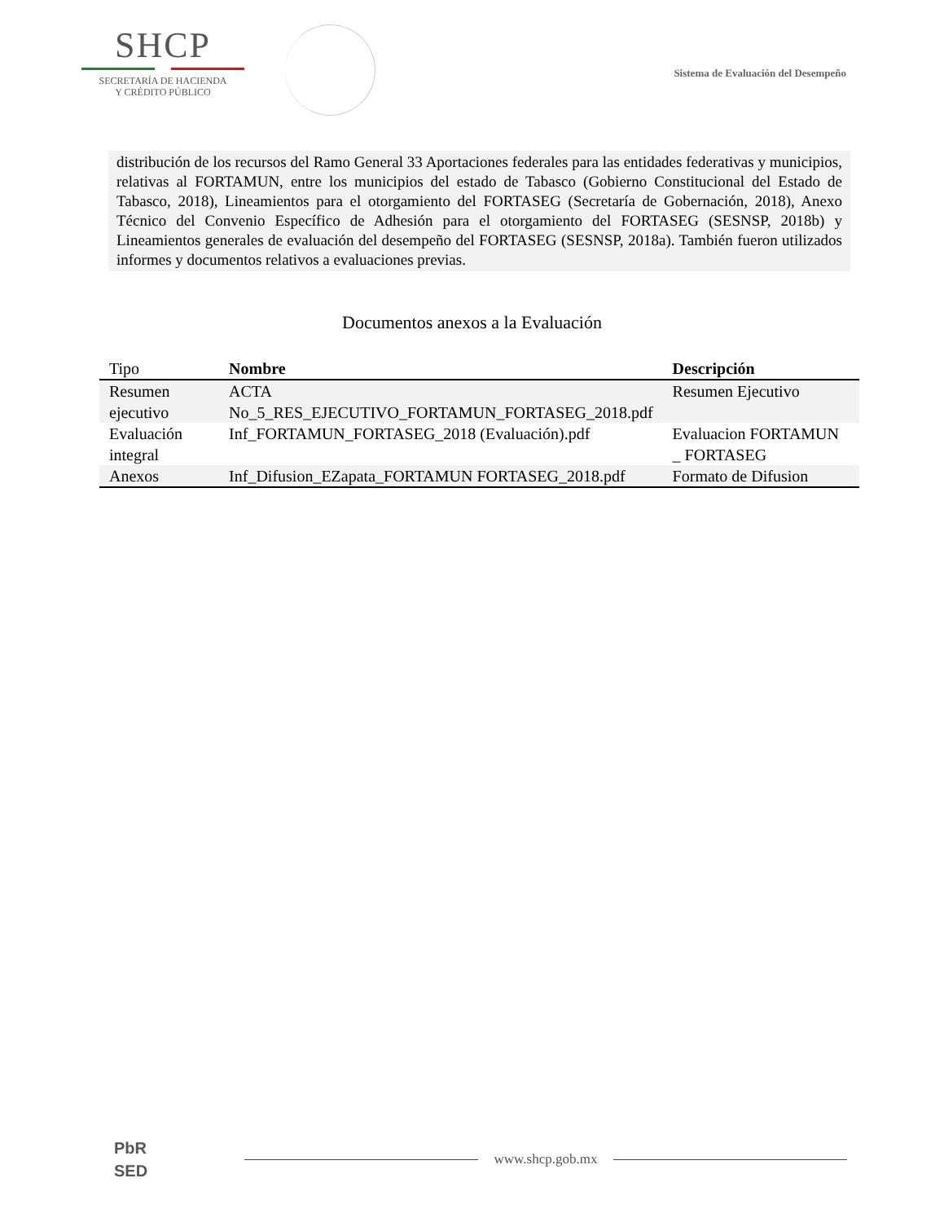SHCP
SECRETARÍA DE HACIENDA
Y CRÉDITO PÚBLICO
Sistema de Evaluación del Desempeño
distribución de los recursos del Ramo General 33 Aportaciones federales para las entidades federativas y municipios, relativas al FORTAMUN, entre los municipios del estado de Tabasco (Gobierno Constitucional del Estado de Tabasco, 2018), Lineamientos para el otorgamiento del FORTASEG (Secretaría de Gobernación, 2018), Anexo Técnico del Convenio Específico de Adhesión para el otorgamiento del FORTASEG (SESNSP, 2018b) y Lineamientos generales de evaluación del desempeño del FORTASEG (SESNSP, 2018a). También fueron utilizados informes y documentos relativos a evaluaciones previas.
Documentos anexos a la Evaluación
| Tipo | Nombre | Descripción |
| --- | --- | --- |
| Resumen ejecutivo | ACTA No_5_RES_EJECUTIVO_FORTAMUN_FORTASEG_2018.pdf | Resumen Ejecutivo |
| Evaluación integral | Inf_FORTAMUN_FORTASEG_2018 (Evaluación).pdf | Evaluacion FORTAMUN _ FORTASEG |
| Anexos | Inf_Difusion_EZapata_FORTAMUN FORTASEG_2018.pdf | Formato de Difusion |
PbR
SED
www.shcp.gob.mx